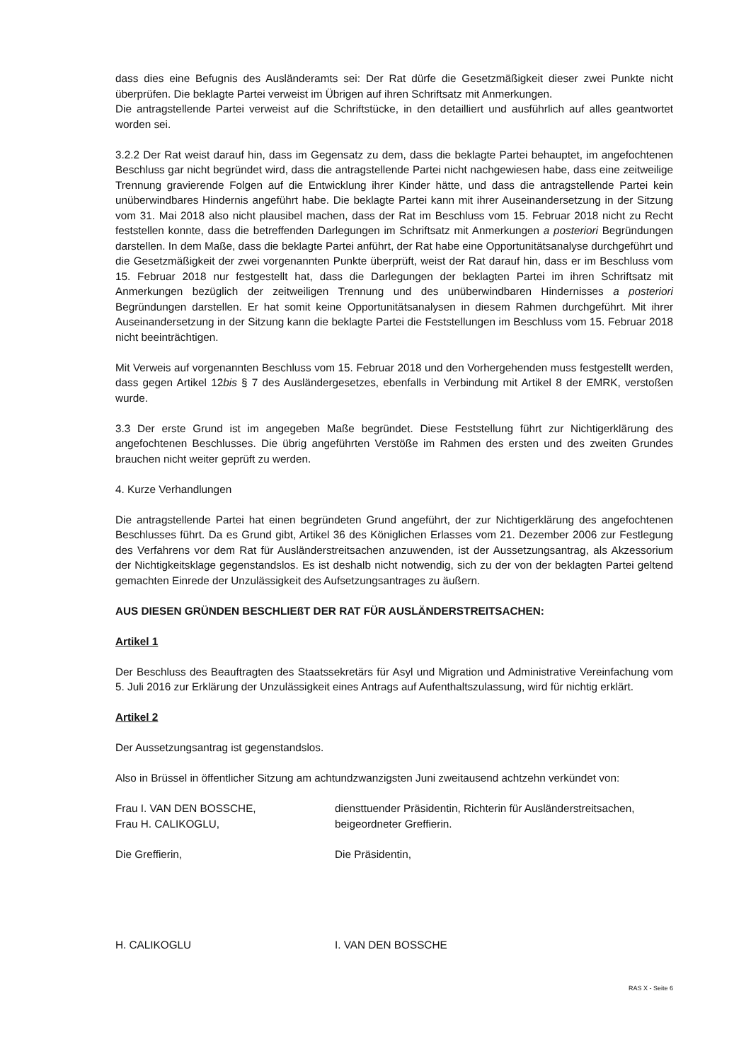dass dies eine Befugnis des Ausländeramts sei: Der Rat dürfe die Gesetzmäßigkeit dieser zwei Punkte nicht überprüfen. Die beklagte Partei verweist im Übrigen auf ihren Schriftsatz mit Anmerkungen.
Die antragstellende Partei verweist auf die Schriftstücke, in den detailliert und ausführlich auf alles geantwortet worden sei.
3.2.2 Der Rat weist darauf hin, dass im Gegensatz zu dem, dass die beklagte Partei behauptet, im angefochtenen Beschluss gar nicht begründet wird, dass die antragstellende Partei nicht nachgewiesen habe, dass eine zeitweilige Trennung gravierende Folgen auf die Entwicklung ihrer Kinder hätte, und dass die antragstellende Partei kein unüberwindbares Hindernis angeführt habe. Die beklagte Partei kann mit ihrer Auseinandersetzung in der Sitzung vom 31. Mai 2018 also nicht plausibel machen, dass der Rat im Beschluss vom 15. Februar 2018 nicht zu Recht feststellen konnte, dass die betreffenden Darlegungen im Schriftsatz mit Anmerkungen a posteriori Begründungen darstellen. In dem Maße, dass die beklagte Partei anführt, der Rat habe eine Opportunitätsanalyse durchgeführt und die Gesetzmäßigkeit der zwei vorgenannten Punkte überprüft, weist der Rat darauf hin, dass er im Beschluss vom 15. Februar 2018 nur festgestellt hat, dass die Darlegungen der beklagten Partei im ihren Schriftsatz mit Anmerkungen bezüglich der zeitweiligen Trennung und des unüberwindbaren Hindernisses a posteriori Begründungen darstellen. Er hat somit keine Opportunitätsanalysen in diesem Rahmen durchgeführt. Mit ihrer Auseinandersetzung in der Sitzung kann die beklagte Partei die Feststellungen im Beschluss vom 15. Februar 2018 nicht beeinträchtigen.
Mit Verweis auf vorgenannten Beschluss vom 15. Februar 2018 und den Vorhergehenden muss festgestellt werden, dass gegen Artikel 12bis § 7 des Ausländergesetzes, ebenfalls in Verbindung mit Artikel 8 der EMRK, verstoßen wurde.
3.3 Der erste Grund ist im angegeben Maße begründet. Diese Feststellung führt zur Nichtigerklärung des angefochtenen Beschlusses. Die übrig angeführten Verstöße im Rahmen des ersten und des zweiten Grundes brauchen nicht weiter geprüft zu werden.
4. Kurze Verhandlungen
Die antragstellende Partei hat einen begründeten Grund angeführt, der zur Nichtigerklärung des angefochtenen Beschlusses führt. Da es Grund gibt, Artikel 36 des Königlichen Erlasses vom 21. Dezember 2006 zur Festlegung des Verfahrens vor dem Rat für Ausländerstreitsachen anzuwenden, ist der Aussetzungsantrag, als Akzessorium der Nichtigkeitsklage gegenstandslos. Es ist deshalb nicht notwendig, sich zu der von der beklagten Partei geltend gemachten Einrede der Unzulässigkeit des Aufsetzungsantrages zu äußern.
AUS DIESEN GRÜNDEN BESCHLIEßT DER RAT FÜR AUSLÄNDERSTREITSACHEN:
Artikel 1
Der Beschluss des Beauftragten des Staatssekretärs für Asyl und Migration und Administrative Vereinfachung vom 5. Juli 2016 zur Erklärung der Unzulässigkeit eines Antrags auf Aufenthaltszulassung, wird für nichtig erklärt.
Artikel 2
Der Aussetzungsantrag ist gegenstandslos.
Also in Brüssel in öffentlicher Sitzung am achtundzwanzigsten Juni zweitausend achtzehn verkündet von:
Frau I. VAN DEN BOSSCHE,
Frau H. CALIKOGLU,
diensttuender Präsidentin, Richterin für Ausländerstreitsachen,
beigeordneter Greffierin.
Die Greffierin, Die Präsidentin,
H. CALIKOGLU I. VAN DEN BOSSCHE
RAS X - Seite 6